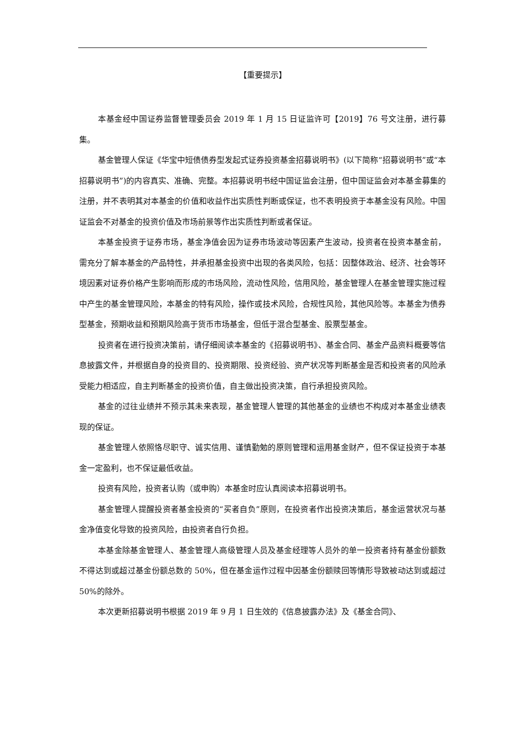【重要提示】
本基金经中国证券监督管理委员会 2019 年 1 月 15 日证监许可【2019】76 号文注册，进行募集。
基金管理人保证《华宝中短债债券型发起式证券投资基金招募说明书》(以下简称“招募说明书”或“本招募说明书”)的内容真实、准确、完整。本招募说明书经中国证监会注册，但中国证监会对本基金募集的注册，并不表明其对本基金的价值和收益作出实质性判断或保证，也不表明投资于本基金没有风险。中国证监会不对基金的投资价值及市场前景等作出实质性判断或者保证。
本基金投资于证券市场，基金净值会因为证券市场波动等因素产生波动，投资者在投资本基金前，需充分了解本基金的产品特性，并承担基金投资中出现的各类风险，包括：因整体政治、经济、社会等环境因素对证券价格产生影响而形成的市场风险，流动性风险，信用风险，基金管理人在基金管理实施过程中产生的基金管理风险，本基金的特有风险，操作或技术风险，合规性风险，其他风险等。本基金为债券型基金，预期收益和预期风险高于货币市场基金，但低于混合型基金、股票型基金。
投资者在进行投资决策前，请仔细阅读本基金的《招募说明书》、基金合同、基金产品资料概要等信息披露文件，并根据自身的投资目的、投资期限、投资经验、资产状况等判断基金是否和投资者的风险承受能力相适应，自主判断基金的投资价值，自主做出投资决策，自行承担投资风险。
基金的过往业绩并不预示其未来表现，基金管理人管理的其他基金的业绩也不构成对本基金业绩表现的保证。
基金管理人依照恪尽职守、诚实信用、谨慎勤勉的原则管理和运用基金财产，但不保证投资于本基金一定盈利，也不保证最低收益。
投资有风险，投资者认购（或申购）本基金时应认真阅读本招募说明书。
基金管理人提醒投资者基金投资的“买者自负”原则，在投资者作出投资决策后，基金运营状况与基金净值变化导致的投资风险，由投资者自行负担。
本基金除基金管理人、基金管理人高级管理人员及基金经理等人员外的单一投资者持有基金份额数不得达到或超过基金份额总数的 50%，但在基金运作过程中因基金份额赎回等情形导致被动达到或超过 50%的除外。
本次更新招募说明书根据 2019 年 9 月 1 日生效的《信息披露办法》及《基金合同》、